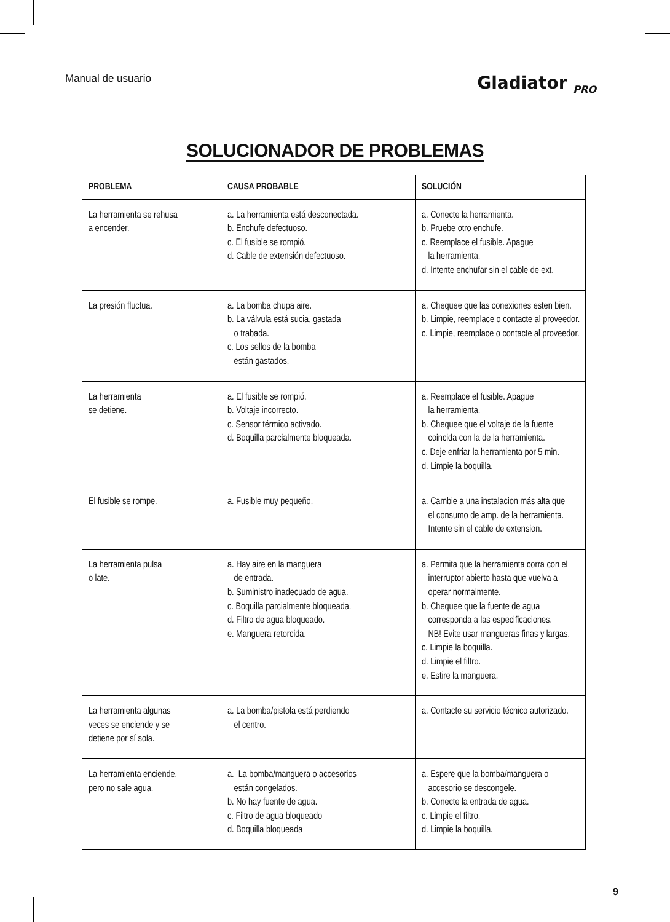Manual de usuario
Gladiator <sub>PRO</sub>
SOLUCIONADOR DE PROBLEMAS
| PROBLEMA | CAUSA PROBABLE | SOLUCIÓN |
| --- | --- | --- |
| La herramienta se rehusa a encender. | a. La herramienta está desconectada. b. Enchufe defectuoso. c. El fusible se rompió. d. Cable de extensión defectuoso. | a. Conecte la herramienta. b. Pruebe otro enchufe. c. Reemplace el fusible. Apague la herramienta. d. Intente enchufar sin el cable de ext. |
| La presión fluctua. | a. La bomba chupa aire. b. La válvula está sucia, gastada o trabada. c. Los sellos de la bomba están gastados. | a. Chequee que las conexiones esten bien. b. Limpie, reemplace o contacte al proveedor. c. Limpie, reemplace o contacte al proveedor. |
| La herramienta se detiene. | a. El fusible se rompió. b. Voltaje incorrecto. c. Sensor térmico activado. d. Boquilla parcialmente bloqueada. | a. Reemplace el fusible. Apague la herramienta. b. Chequee que el voltaje de la fuente coincida con la de la herramienta. c. Deje enfriar la herramienta por 5 min. d. Limpie la boquilla. |
| El fusible se rompe. | a. Fusible muy pequeño. | a. Cambie a una instalacion más alta que el consumo de amp. de la herramienta. Intente sin el cable de extension. |
| La herramienta pulsa o late. | a. Hay aire en la manguera de entrada. b. Suministro inadecuado de agua. c. Boquilla parcialmente bloqueada. d. Filtro de agua bloqueado. e. Manguera retorcida. | a. Permita que la herramienta corra con el interruptor abierto hasta que vuelva a operar normalmente. b. Chequee que la fuente de agua corresponda a las especificaciones. NB! Evite usar mangueras finas y largas. c. Limpie la boquilla. d. Limpie el filtro. e. Estire la manguera. |
| La herramienta algunas veces se enciende y se detiene por sí sola. | a. La bomba/pistola está perdiendo el centro. | a. Contacte su servicio técnico autorizado. |
| La herramienta enciende, pero no sale agua. | a. La bomba/manguera o accesorios están congelados. b. No hay fuente de agua. c. Filtro de agua bloqueado d. Boquilla bloqueada | a. Espere que la bomba/manguera o accesorio se descongele. b. Conecte la entrada de agua. c. Limpie el filtro. d. Limpie la boquilla. |
9